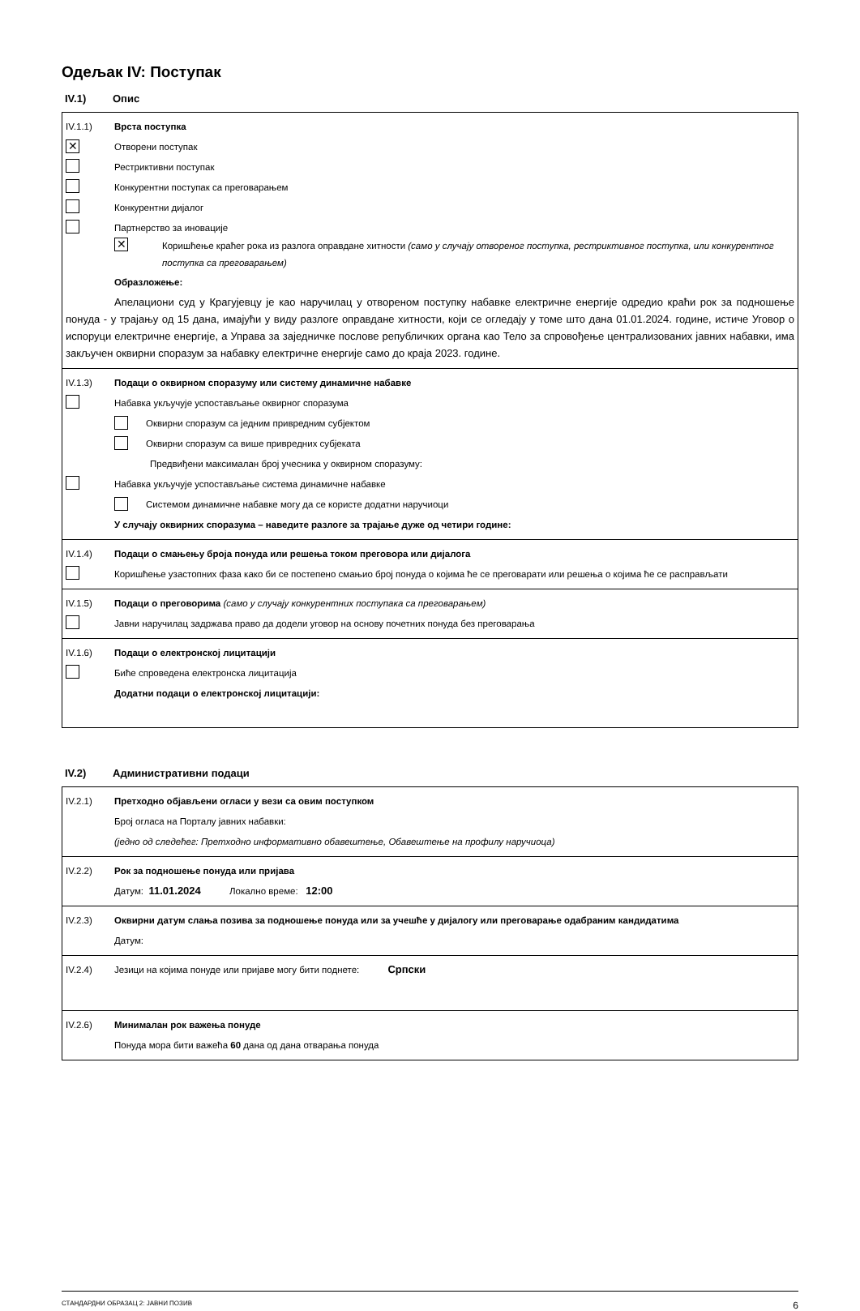Одељак IV: Поступак
IV.1) Опис
IV.1.1) Врста поступка
✕ Отворени поступак
Рестриктивни поступак
Конкурентни поступак са преговарањем
Конкурентни дијалог
Партнерство за иновације
✕
Коришћење краћег рока из разлога оправдане хитности (само у случају отвореног поступка, рестриктивног поступка, или конкурентног поступка са преговарањем)
Образложење:
Апелациони суд у Крагујевцу је као наручилац у отвореном поступку набавке електричне енергије одредио краћи рок за подношење понуда - у трајању од 15 дана, имајући у виду разлоге оправдане хитности, који се огледају у томе што дана 01.01.2024. године, истиче Уговор о испоруци електричне енергије, а Управа за заједничке послове републичких органа као Тело за спровођење централизованих јавних набавки, има закључен оквирни споразум за набавку електричне енергије само до краја 2023. године.
IV.1.3) Подаци о оквирном споразуму или систему динамичне набавке
Набавка укључује успостављање оквирног споразума
Оквирни споразум са једним привредним субјектом
Оквирни споразум са више привредних субјеката
Предвиђени максималан број учесника у оквирном споразуму:
Набавка укључује успостављање система динамичне набавке
Системом динамичне набавке могу да се користе додатни наручиоци
У случају оквирних споразума – наведите разлоге за трајање дуже од четири године:
IV.1.4) Подаци о смањењу броја понуда или решења током преговора или дијалога
Коришћење узастопних фаза како би се постепено смањио број понуда о којима ће се преговарати или решења о којима ће се расправљати
IV.1.5) Подаци о преговорима (само у случају конкурентних поступака са преговарањем)
Јавни наручилац задржава право да додели уговор на основу почетних понуда без преговарања
IV.1.6) Подаци о електронској лицитацији
Биће спроведена електронска лицитација
Додатни подаци о електронској лицитацији:
IV.2) Административни подаци
IV.2.1) Претходно објављени огласи у вези са овим поступком
Број огласа на Порталу јавних набавки:
(једно од следећег: Претходно информативно обавештење, Обавештење на профилу наручиоца)
IV.2.2) Рок за подношење понуда или пријава
Датум: 11.01.2024 Локално време: 12:00
IV.2.3) Оквирни датум слања позива за подношење понуда или за учешће у дијалогу или преговарање одабраним кандидатима
Датум:
IV.2.4) Језици на којима понуде или пријаве могу бити поднете: Српски
IV.2.6) Минималан рок важења понуде
Понуда мора бити важећа 60 дана од дана отварања понуда
СТАНДАРДНИ ОБРАЗАЦ 2: ЈАВНИ ПОЗИВ 6